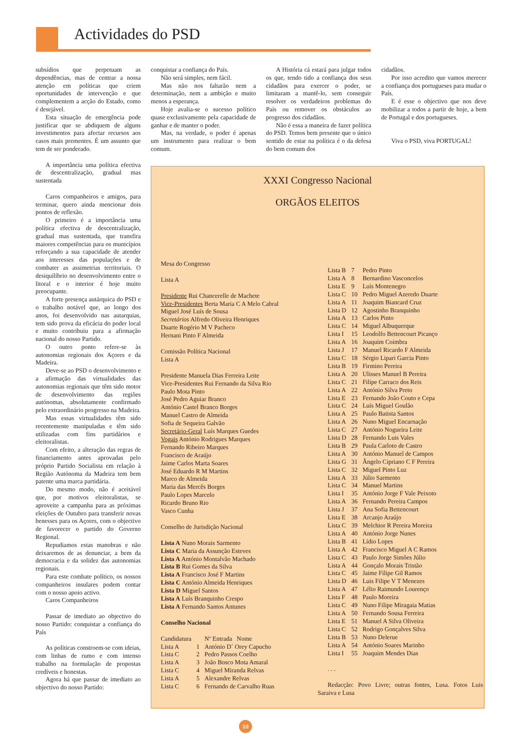Actividades do PSD
subsídios que perpetuam as dependências, mas de centrar a nossa atenção em políticas que criem oportunidades de intervenção e que complementem a acção do Estado, como é desejável.
Esta situação de emergência pode justificar que se abdiquem de alguns investimentos para afectar recursos aos casos mais prementes. É um assunto que tem de ser ponderado.
A importância uma política efectiva de descentralização, gradual mas sustentada
Caros companheiros e amigos, para terminar, quero ainda mencionar dois pontos de reflexão.
O primeiro é a importância uma política efectiva de descentralização, gradual mas sustentada, que transfira maiores competências para os municípios reforçando a sua capacidade de atender aos interesses das populações e de combater as assimetrias territoriais. O desiquilíbrio no desenvolvimento entre o litoral e o interior é hoje muito preocupante.
A forte presença autárquica do PSD e o trabalho notável que, ao longo dos anos, foi desenvolvido nas autarquias, tem sido prova da eficácia do poder local e muito contribuiu para a afirmação nacional do nosso Partido.
O outro ponto refere-se às autonomias regionais dos Açores e da Madeira.
Deve-se ao PSD o desenvolvimento e a afirmação das virtualidades das autonomias regionais que têm sido motor de desenvolvimento das regiões autónomas, absolutamente confirmado pelo extraordinário progresso na Madeira.
Mas essas virtualidades têm sido recentemente manipuladas e têm sido utilizadas com fins partidários e eleitoralistas.
Com efeito, a alteração das regras de financiamento antes aprovadas pelo próprio Partido Socialista em relação à Região Autónoma da Madeira tem bem patente uma marca partidária.
Do mesmo modo, não é aceitável que, por motivos eleitoralistas, se aproveite a campanha para as próximas eleições de Outubro para transferir novas benesses para os Açores, com o objectivo de favorecer o partido do Governo Regional.
Repudiamos estas manobras e não deixaremos de as denunciar, a bem da democracia e da solidez das autonomias regionais.
Para este combate político, os nossos companheiros insulares podem contar com o nosso apoio activo.
Caros Companheiros
Passar de imediato ao objectivo do nosso Partido: conquistar a confiança do País
As políticas constroem-se com ideias, com linhas de rumo e com intenso trabalho na formulação de propostas credíveis e honestas.
Agora há que passar de imediato ao objectivo do nosso Partido:
conquistar a confiança do País.
Não será simples, nem fácil.
Mas não nos faltarão nem a determinação, nem a ambição e muito menos a esperança.
Hoje avalia-se o sucesso político quase exclusivamente pela capacidade de ganhar e de manter o poder.
Mas, na verdade, o poder é apenas um instrumento para realizar o bem comum.
A História cá estará para julgar todos os que, tendo tido a confiança dos seus cidadãos para exercer o poder, se limitaram a mantê-lo, sem conseguir resolver os verdadeiros problemas do País ou remover os obstáculos ao progresso dos cidadãos.
Não é essa a maneira de fazer política do PSD. Temos bem presente que o único sentido de estar na política é o da defesa do bem comum dos
cidadãos.
Por isso acredito que vamos merecer a confiança dos portugueses para mudar o País.
E é esse o objectivo que nos deve mobilizar a todos a partir de hoje, a bem de Portugal e dos portugueses.
Viva o PSD, viva PORTUGAL!
XXXI Congresso Nacional
ORGÃOS ELEITOS
Mesa do Congresso
Lista A
Presidente Rui Chancerelle de Machete
Vice-Presidentes Berta Maria C A Melo Cabral
Miguel José Luís de Sousa
Secretários Alfredo Oliveira Henriques
Duarte Rogério M V Pacheco
Hernani Pinto F Almeida
Comissão Política Nacional
Lista A
Presidente Manuela Dias Ferreira Leite
Vice-Presidentes Rui Fernando da Silva Rio
Paulo Mota Pinto
José Pedro Aguiar Branco
António Castel Branco Borges
Manuel Castro de Almeida
Sofia de Sequeira Galvão
Secretário-Geral Luís Marques Guedes
Vogais António Rodrigues Marques
Fernando Ribeiro Marques
Francisco de Araújo
Jaime Carlos Marta Soares
José Eduardo R M Martins
Marco de Almeida
Maria das Mercês Borges
Paulo Lopes Marcelo
Ricardo Bruno Rio
Vasco Cunha
Conselho de Jurisdição Nacional
Lista A Nuno Morais Sarmento
Lista C Maria da Assunção Esteves
Lista A António Montalvão Machado
Lista B Rui Gomes da Silva
Lista A Francisco José F Martins
Lista C António Almeida Henriques
Lista D Miguel Santos
Lista A Luís Branquinho Crespo
Lista A Fernando Santos Antunes
Conselho Nacional
| Candidatura | | Nº Entrada Nome |
| Lista A | 1 | António D´ Orey Capucho |
| Lista C | 2 | Pedro Passos Coelho |
| Lista A | 3 | João Bosco Mota Amaral |
| Lista C | 4 | Miguel Miranda Relvas |
| Lista A | 5 | Alexandre Relvas |
| Lista C | 6 | Fernando de Carvalho Ruas |
| Lista B | 7 | Pedro Pinto |
| Lista A | 8 | Bernardino Vasconcelos |
| Lista E | 9 | Luís Montenegro |
| Lista C | 10 | Pedro Miguel Azeredo Duarte |
| Lista A | 11 | Joaquim Biancard Cruz |
| Lista D | 12 | Agostinho Branquinho |
| Lista A | 13 | Carlos Pinto |
| Lista C | 14 | Miguel Albuquerque |
| Lista I | 15 | Leodolfo Bettencourt Picanço |
| Lista A | 16 | Joaquim Coimbra |
| Lista J | 17 | Manuel Ricardo F Almeida |
| Lista C | 18 | Sérgio Lipari Garcia Pinto |
| Lista B | 19 | Firmino Pereira |
| Lista A | 20 | Ulisses Manuel B Pereira |
| Lista C | 21 | Filipe Carraco dos Reis |
| Lista A | 22 | António Silva Preto |
| Lista E | 23 | Fernando João Couto e Cepa |
| Lista C | 24 | Luís Miguel Goulão |
| Lista A | 25 | Paulo Batista Santos |
| Lista A | 26 | Nuno Miguel Encarnação |
| Lista C | 27 | António Nogueira Leite |
| Lista D | 28 | Fernando Luis Vales |
| Lista B | 29 | Paula Carloto de Castro |
| Lista A | 30 | António Manuel de Campos |
| Lista G | 31 | Ângelo Cipriano C F Pereira |
| Lista C | 32 | Miguel Pinto Luz |
| Lista A | 33 | Júlio Sarmento |
| Lista C | 34 | Manuel Martins |
| Lista I | 35 | António Jorge F Vale Peixoto |
| Lista A | 36 | Fernando Pereira Campos |
| Lista J | 37 | Ana Sofia Bettencourt |
| Lista E | 38 | Arcanjo Araújo |
| Lista C | 39 | Melchior R Pereira Moreira |
| Lista A | 40 | António Jorge Nunes |
| Lista B | 41 | Lídio Lopes |
| Lista A | 42 | Francisco Miguel A C Ramos |
| Lista C | 43 | Paulo Jorge Simões Júlio |
| Lista A | 44 | Gonçalo Morais Tristão |
| Lista C | 45 | Jaime Filipe Gil Ramos |
| Lista D | 46 | Luis Filipe V T Menezes |
| Lista A | 47 | Lélio Raimundo Lourenço |
| Lista F | 48 | Paulo Moreira |
| Lista C | 49 | Nuno Filipe Miragaia Matias |
| Lista A | 50 | Fernando Sousa Ferreira |
| Lista E | 51 | Manuel A Silva Oliveira |
| Lista C | 52 | Rodrigo Gonçalves Silva |
| Lista B | 53 | Nuno Delerue |
| Lista A | 54 | António Soares Marinho |
| Lista I | 55 | Joaquim Mendes Dias |
. . .
Redacção: Povo Livre; outras fontes, Lusa. Fotos Luis Saraiva e Lusa
10